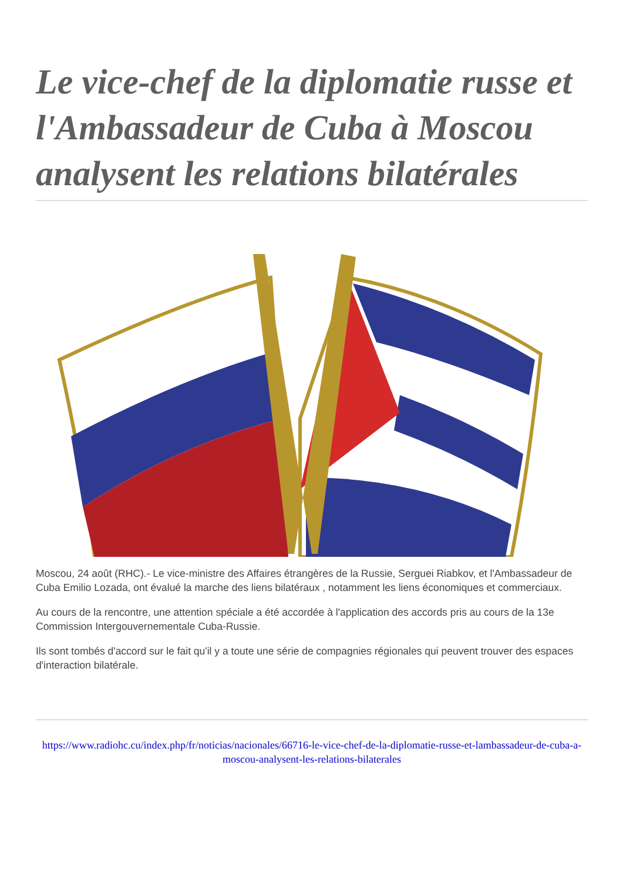Le vice-chef de la diplomatie russe et l'Ambassadeur de Cuba à Moscou analysent les relations bilatérales
Moscou, 24 août (RHC).- Le vice-ministre des Affaires étrangères de la Russie, Serguei Riabkov, et l'Ambassadeur de Cuba Emilio Lozada, ont évalué la marche des liens bilatéraux , notamment les liens économiques et commerciaux.
Au cours de la rencontre, une attention spéciale a été accordée à l'application des accords pris au cours de la 13e Commission Intergouvernementale Cuba-Russie.
Ils sont tombés d'accord sur le fait qu'il y a toute une série de compagnies régionales qui peuvent trouver des espaces d'interaction bilatérale.
https://www.radiohc.cu/index.php/fr/noticias/nacionales/66716-le-vice-chef-de-la-diplomatie-russe-et-lambassadeur-de-cuba-a-moscou-analysent-les-relations-bilaterales